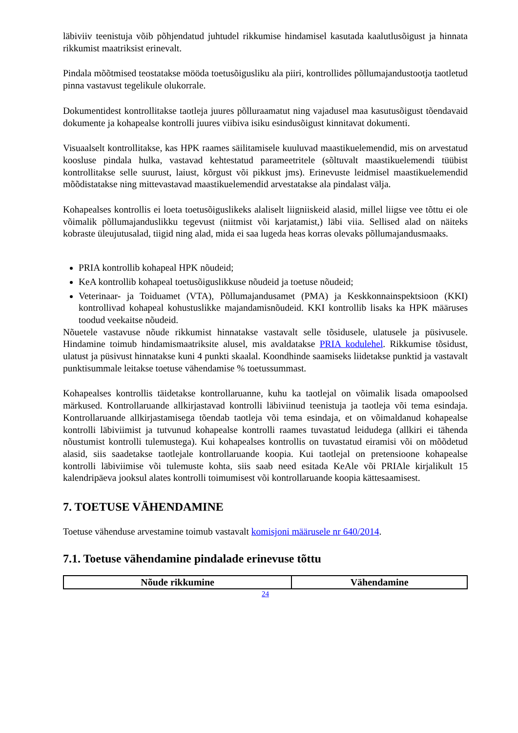läbiviiv teenistuja võib põhjendatud juhtudel rikkumise hindamisel kasutada kaalutlusõigust ja hinnata rikkumist maatriksist erinevalt.
Pindala mõõtmised teostatakse mööda toetusõigusliku ala piiri, kontrollides põllumajandustootja taotletud pinna vastavust tegelikule olukorrale.
Dokumentidest kontrollitakse taotleja juures põlluraamatut ning vajadusel maa kasutusõigust tõendavaid dokumente ja kohapealse kontrolli juures viibiva isiku esindusõigust kinnitavat dokumenti.
Visuaalselt kontrollitakse, kas HPK raames säilitamisele kuuluvad maastikuelemendid, mis on arvestatud koosluse pindala hulka, vastavad kehtestatud parameetritele (sõltuvalt maastikuelemendi tüübist kontrollitakse selle suurust, laiust, kõrgust või pikkust jms). Erinevuste leidmisel maastikuelemendid mõõdistatakse ning mittevastavad maastikuelemendid arvestatakse ala pindalast välja.
Kohapealses kontrollis ei loeta toetusõiguslikeks alaliselt liigniiskeid alasid, millel liigse vee tõttu ei ole võimalik põllumajanduslikku tegevust (niitmist või karjatamist,) läbi viia. Sellised alad on näiteks kobraste üleujutusalad, tiigid ning alad, mida ei saa lugeda heas korras olevaks põllumajandusmaaks.
PRIA kontrollib kohapeal HPK nõudeid;
KeA kontrollib kohapeal toetusõiguslikkuse nõudeid ja toetuse nõudeid;
Veterinaar- ja Toiduamet (VTA), Põllumajandusamet (PMA) ja Keskkonnainspektsioon (KKI) kontrollivad kohapeal kohustuslikke majandamisnõudeid. KKI kontrollib lisaks ka HPK määruses toodud veekaitse nõudeid.
Nõuetele vastavuse nõude rikkumist hinnatakse vastavalt selle tõsidusele, ulatusele ja püsivusele. Hindamine toimub hindamismaatriksite alusel, mis avaldatakse PRIA kodulehel. Rikkumise tõsidust, ulatust ja püsivust hinnatakse kuni 4 punkti skaalal. Koondhinde saamiseks liidetakse punktid ja vastavalt punktisummale leitakse toetuse vähendamise % toetussummast.
Kohapealses kontrollis täidetakse kontrollaruanne, kuhu ka taotlejal on võimalik lisada omapoolsed märkused. Kontrollaruande allkirjastavad kontrolli läbiviinud teenistuja ja taotleja või tema esindaja. Kontrollaruande allkirjastamisega tõendab taotleja või tema esindaja, et on võimaldanud kohapealse kontrolli läbiviimist ja tutvunud kohapealse kontrolli raames tuvastatud leidudega (allkiri ei tähenda nõustumist kontrolli tulemustega). Kui kohapealses kontrollis on tuvastatud eiramisi või on mõõdetud alasid, siis saadetakse taotlejale kontrollaruande koopia. Kui taotlejal on pretensioone kohapealse kontrolli läbiviimise või tulemuste kohta, siis saab need esitada KeAle või PRIAle kirjalikult 15 kalendripäeva jooksul alates kontrolli toimumisest või kontrollaruande koopia kättesaamisest.
7. TOETUSE VÄHENDAMINE
Toetuse vähenduse arvestamine toimub vastavalt komisjoni määrusele nr 640/2014.
7.1. Toetuse vähendamine pindalade erinevuse tõttu
| Nõude rikkumine | Vähendamine |
| --- | --- |
24